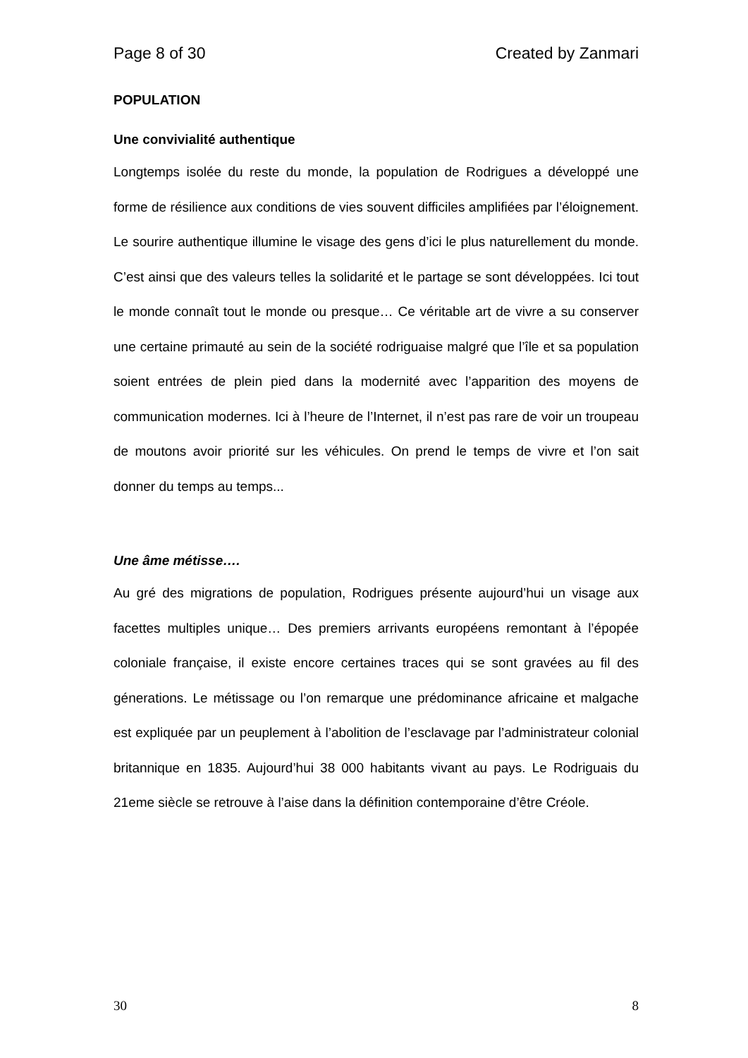Page 8 of 30 Created by Zanmari
POPULATION
Une convivialité authentique
Longtemps isolée du reste du monde, la population de Rodrigues a développé une forme de résilience aux conditions de vies souvent difficiles amplifiées par l’éloignement. Le sourire authentique illumine le visage des gens d’ici le plus naturellement du monde. C’est ainsi que des valeurs telles la solidarité et le partage se sont développées. Ici tout le monde connaît tout le monde ou presque… Ce véritable art de vivre a su conserver une certaine primauté au sein de la société rodriguaise malgré que l’île et sa population soient entrées de plein pied dans la modernité avec l’apparition des moyens de communication modernes. Ici à l’heure de l’Internet, il n’est pas rare de voir un troupeau de moutons avoir priorité sur les véhicules. On prend le temps de vivre et l’on sait donner du temps au temps...
Une âme métisse….
Au gré des migrations de population, Rodrigues présente aujourd’hui un visage aux facettes multiples unique… Des premiers arrivants européens remontant à l’épopée coloniale française, il existe encore certaines traces qui se sont gravées au fil des génerations. Le métissage ou l’on remarque une prédominance africaine et malgache est expliquée par un peuplement à l’abolition de l’esclavage par l’administrateur colonial britannique en 1835. Aujourd’hui 38 000 habitants vivant au pays. Le Rodriguais du 21eme siècle se retrouve à l’aise dans la définition contemporaine d’être Créole.
30 8